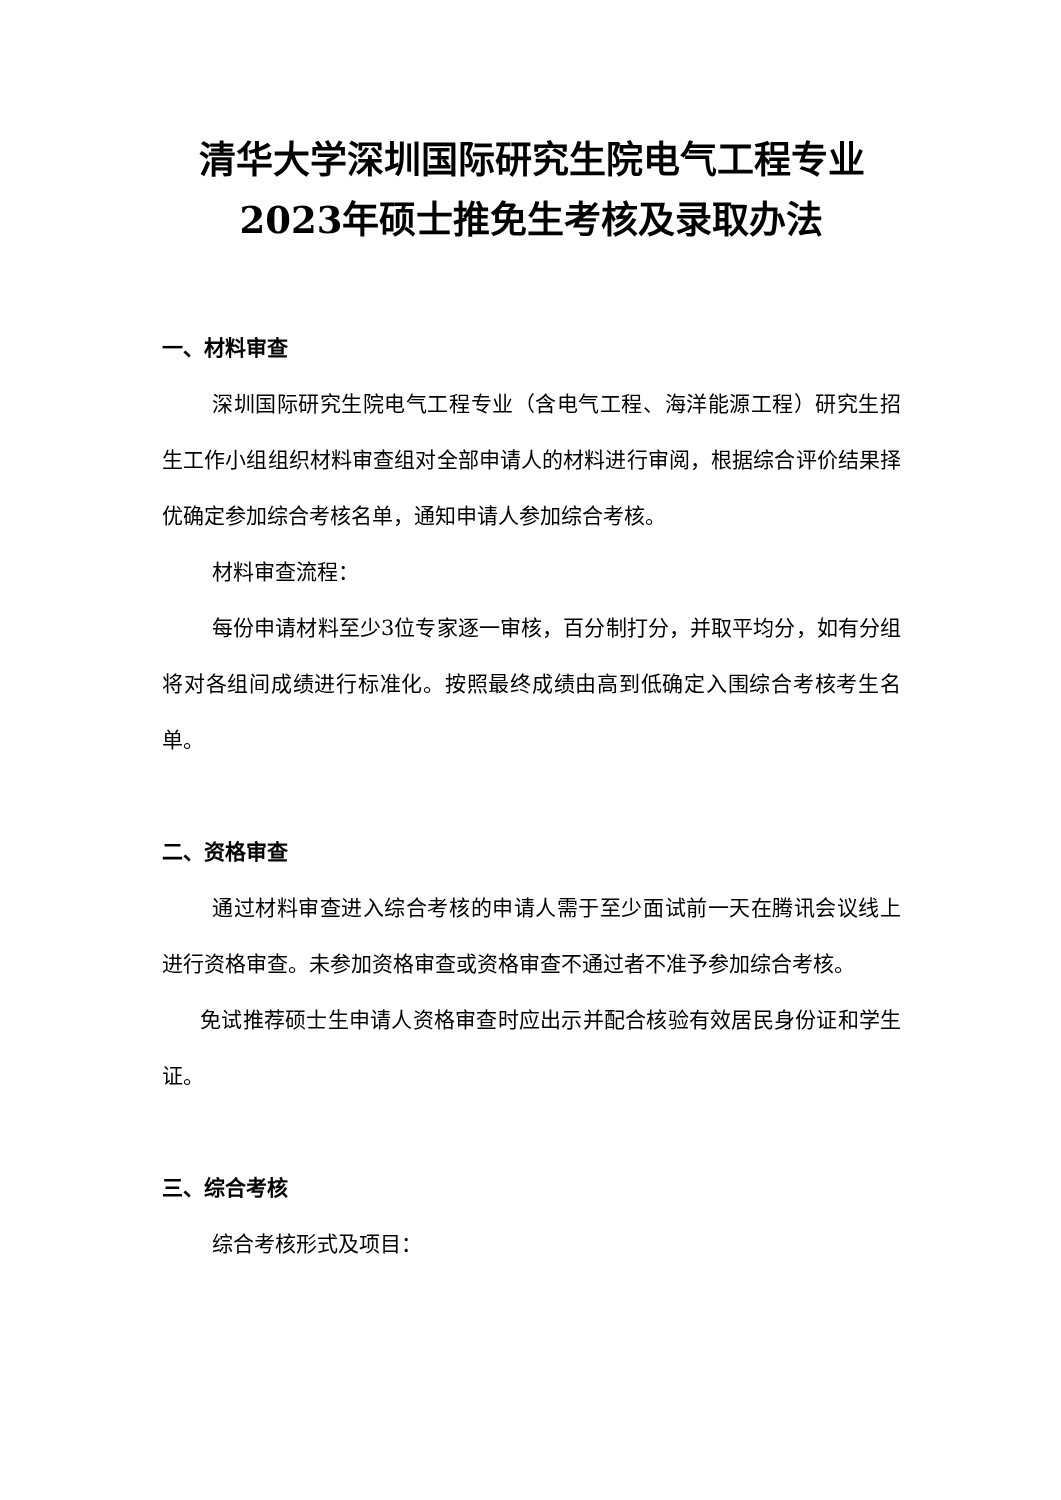清华大学深圳国际研究生院电气工程专业
2023年硕士推免生考核及录取办法
一、材料审查
深圳国际研究生院电气工程专业（含电气工程、海洋能源工程）研究生招生工作小组组织材料审查组对全部申请人的材料进行审阅，根据综合评价结果择优确定参加综合考核名单，通知申请人参加综合考核。
材料审查流程：
每份申请材料至少3位专家逐一审核，百分制打分，并取平均分，如有分组将对各组间成绩进行标准化。按照最终成绩由高到低确定入围综合考核考生名单。
二、资格审查
通过材料审查进入综合考核的申请人需于至少面试前一天在腾讯会议线上进行资格审查。未参加资格审查或资格审查不通过者不准予参加综合考核。
免试推荐硕士生申请人资格审查时应出示并配合核验有效居民身份证和学生证。
三、综合考核
综合考核形式及项目：